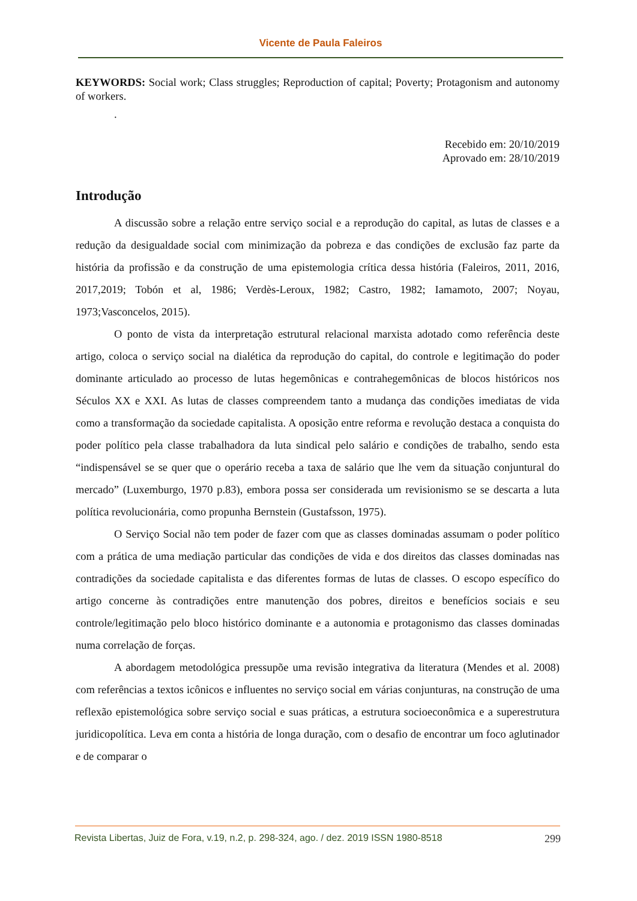Vicente de Paula Faleiros
KEYWORDS: Social work; Class struggles; Reproduction of capital; Poverty; Protagonism and autonomy of workers.
.
Recebido em: 20/10/2019
Aprovado em: 28/10/2019
Introdução
A discussão sobre a relação entre serviço social e a reprodução do capital, as lutas de classes e a redução da desigualdade social com minimização da pobreza e das condições de exclusão faz parte da história da profissão e da construção de uma epistemologia crítica dessa história (Faleiros, 2011, 2016, 2017,2019; Tobón et al, 1986; Verdès-Leroux, 1982; Castro, 1982; Iamamoto, 2007; Noyau, 1973;Vasconcelos, 2015).
O ponto de vista da interpretação estrutural relacional marxista adotado como referência deste artigo, coloca o serviço social na dialética da reprodução do capital, do controle e legitimação do poder dominante articulado ao processo de lutas hegemônicas e contrahegemônicas de blocos históricos nos Séculos XX e XXI. As lutas de classes compreendem tanto a mudança das condições imediatas de vida como a transformação da sociedade capitalista. A oposição entre reforma e revolução destaca a conquista do poder político pela classe trabalhadora da luta sindical pelo salário e condições de trabalho, sendo esta “indispensável se se quer que o operário receba a taxa de salário que lhe vem da situação conjuntural do mercado” (Luxemburgo, 1970 p.83), embora possa ser considerada um revisionismo se se descarta a luta política revolucionária, como propunha Bernstein (Gustafsson, 1975).
O Serviço Social não tem poder de fazer com que as classes dominadas assumam o poder político com a prática de uma mediação particular das condições de vida e dos direitos das classes dominadas nas contradições da sociedade capitalista e das diferentes formas de lutas de classes. O escopo específico do artigo concerne às contradições entre manutenção dos pobres, direitos e benefícios sociais e seu controle/legitimação pelo bloco histórico dominante e a autonomia e protagonismo das classes dominadas numa correlação de forças.
A abordagem metodológica pressupõe uma revisão integrativa da literatura (Mendes et al. 2008) com referências a textos icônicos e influentes no serviço social em várias conjunturas, na construção de uma reflexão epistemológica sobre serviço social e suas práticas, a estrutura socioeconômica e a superestrutura juridicopolítica. Leva em conta a história de longa duração, com o desafio de encontrar um foco aglutinador e de comparar o
Revista Libertas, Juiz de Fora, v.19, n.2, p. 298-324, ago. / dez. 2019 ISSN 1980-8518 299